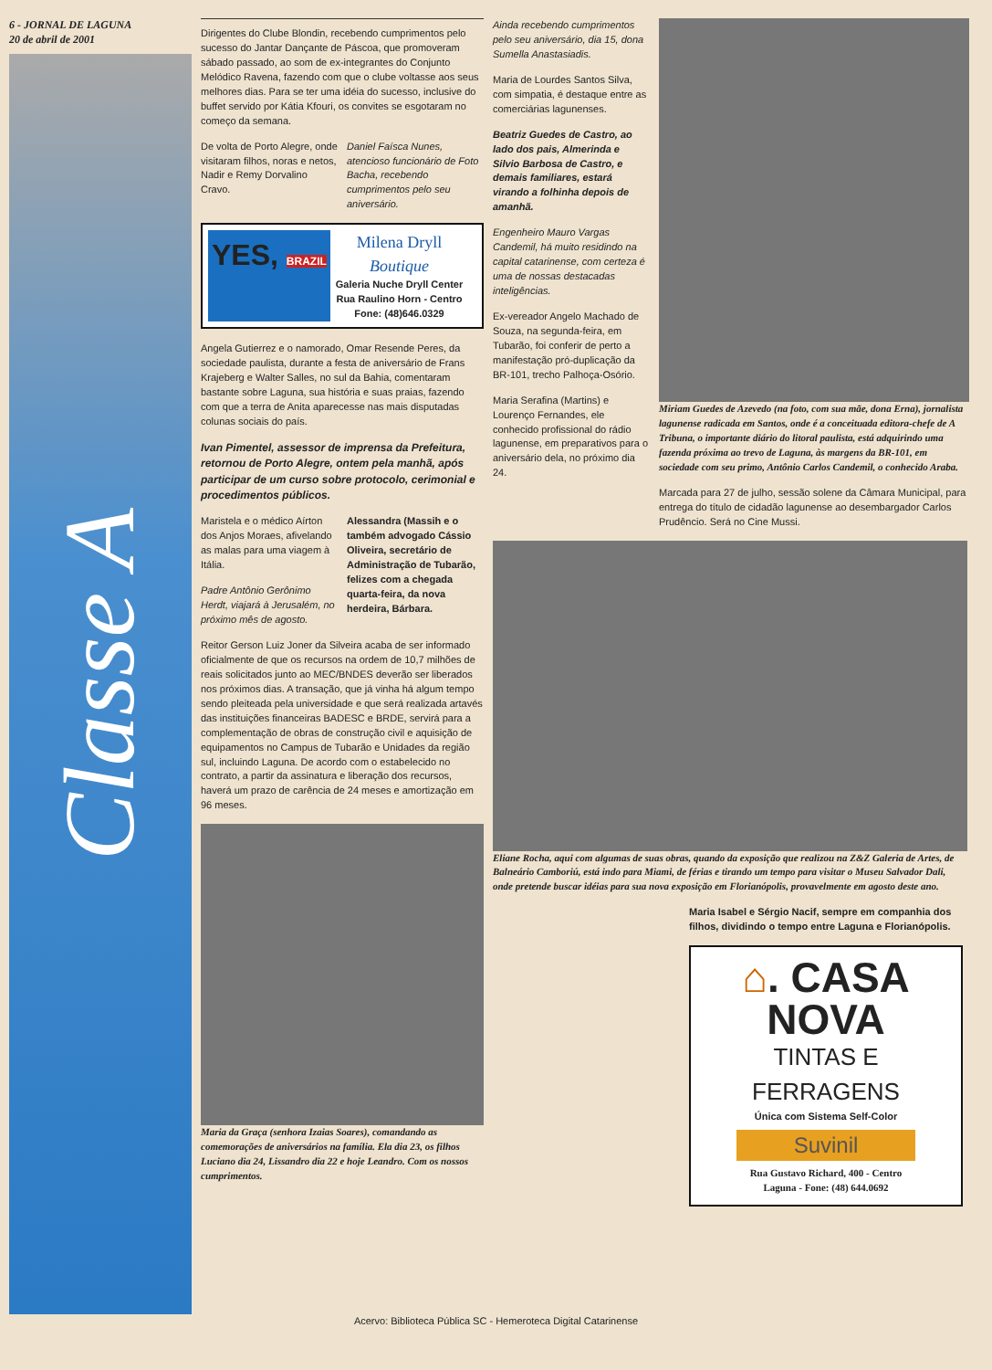6 - JORNAL DE LAGUNA
20 de abril de 2001
Classe A
Dirigentes do Clube Blondin, recebendo cumprimentos pelo sucesso do Jantar Dançante de Páscoa, que promoveram sábado passado, ao som de ex-integrantes do Conjunto Melódico Ravena, fazendo com que o clube voltasse aos seus melhores dias. Para se ter uma idéia do sucesso, inclusive do buffet servido por Kátia Kfouri, os convites se esgotaram no começo da semana.
De volta de Porto Alegre, onde visitaram filhos, noras e netos, Nadir e Remy Dorvalino Cravo.
Daniel Faísca Nunes, atencioso funcionário de Foto Bacha, recebendo cumprimentos pelo seu aniversário.
YES, BRAZIL
Milena Dryll
Boutique
Galeria Nuche Dryll Center
Rua Raulino Horn - Centro
Fone: (48)646.0329
Angela Gutierrez e o namorado, Omar Resende Peres, da sociedade paulista, durante a festa de aniversário de Frans Krajeberg e Walter Salles, no sul da Bahia, comentaram bastante sobre Laguna, sua história e suas praias, fazendo com que a terra de Anita aparecesse nas mais disputadas colunas sociais do país.
Ivan Pimentel, assessor de imprensa da Prefeitura, retornou de Porto Alegre, ontem pela manhã, após participar de um curso sobre protocolo, cerimonial e procedimentos públicos.
Maristela e o médico Aírton dos Anjos Moraes, afivelando as malas para uma viagem à Itália.
Padre Antônio Gerônimo Herdt, viajará à Jerusalém, no próximo mês de agosto.
Alessandra (Massih e o também advogado Cássio Oliveira, secretário de Administração de Tubarão, felizes com a chegada quarta-feira, da nova herdeira, Bárbara.
Reitor Gerson Luiz Joner da Silveira acaba de ser informado oficialmente de que os recursos na ordem de 10,7 milhões de reais solicitados junto ao MEC/BNDES deverão ser liberados nos próximos dias. A transação, que já vinha há algum tempo sendo pleiteada pela universidade e que será realizada artavés das instituições financeiras BADESC e BRDE, servirá para a complementação de obras de construção civil e aquisição de equipamentos no Campus de Tubarão e Unidades da região sul, incluindo Laguna. De acordo com o estabelecido no contrato, a partir da assinatura e liberação dos recursos, haverá um prazo de carência de 24 meses e amortização em 96 meses.
Maria da Graça (senhora Izaias Soares), comandando as comemorações de aniversários na família. Ela dia 23, os filhos Luciano dia 24, Lissandro dia 22 e hoje Leandro. Com os nossos cumprimentos.
Ainda recebendo cumprimentos pelo seu aniversário, dia 15, dona Sumella Anastasiadis.
Maria de Lourdes Santos Silva, com simpatia, é destaque entre as comerciárias lagunenses.
Beatriz Guedes de Castro, ao lado dos pais, Almerinda e Silvio Barbosa de Castro, e demais familiares, estará virando a folhinha depois de amanhã.
Engenheiro Mauro Vargas Candemil, há muito residindo na capital catarinense, com certeza é uma de nossas destacadas inteligências.
Ex-vereador Angelo Machado de Souza, na segunda-feira, em Tubarão, foi conferir de perto a manifestação pró-duplicação da BR-101, trecho Palhoça-Osório.
Maria Serafina (Martins) e Lourenço Fernandes, ele conhecido profissional do rádio lagunense, em preparativos para o aniversário dela, no próximo dia 24.
Miriam Guedes de Azevedo (na foto, com sua mãe, dona Erna), jornalista lagunense radicada em Santos, onde é a conceituada editora-chefe de A Tribuna, o importante diário do litoral paulista, está adquirindo uma fazenda próxima ao trevo de Laguna, às margens da BR-101, em sociedade com seu primo, Antônio Carlos Candemil, o conhecido Araba.
Marcada para 27 de julho, sessão solene da Câmara Municipal, para entrega do título de cidadão lagunense ao desembargador Carlos Prudêncio. Será no Cine Mussi.
Eliane Rocha, aqui com algumas de suas obras, quando da exposição que realizou na Z&Z Galeria de Artes, de Balneário Camboriú, está indo para Miami, de férias e tirando um tempo para visitar o Museu Salvador Dali, onde pretende buscar idéias para sua nova exposição em Florianópolis, provavelmente em agosto deste ano.
Maria Isabel e Sérgio Nacif, sempre em companhia dos filhos, dividindo o tempo entre Laguna e Florianópolis.
⌂. CASA
NOVA
TINTAS E
FERRAGENS
Única com Sistema Self-Color
Suvinil
Rua Gustavo Richard, 400 - Centro
Laguna - Fone: (48) 644.0692
Acervo: Biblioteca Pública SC - Hemeroteca Digital Catarinense